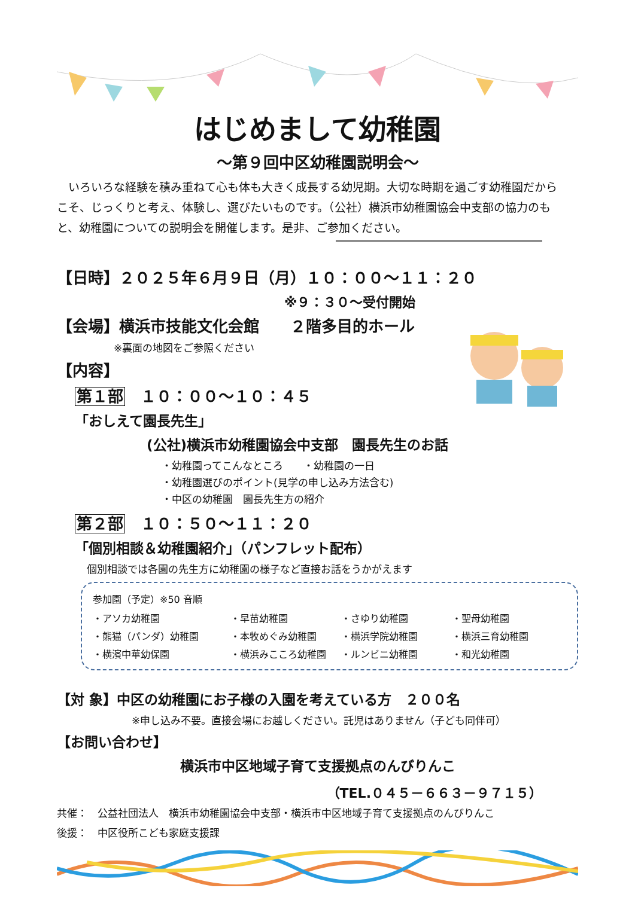はじめまして幼稚園
～第９回中区幼稚園説明会～
　いろいろな経験を積み重ねて心も体も大きく成長する幼児期。大切な時期を過ごす幼稚園だからこそ、じっくりと考え、体験し、選びたいものです。（公社）横浜市幼稚園協会中支部の協力のもと、幼稚園についての説明会を開催します。是非、ご参加ください。
【日時】２０２５年６月９日（月）１０：００～１１：２０
※９：３０～受付開始
【会場】横浜市技能文化会館　　２階多目的ホール
※裏面の地図をご参照ください
【内容】
第１部　１０：００～１０：４５
「おしえて園長先生」
(公社)横浜市幼稚園協会中支部　園長先生のお話
・幼稚園ってこんなところ　　・幼稚園の一日
・幼稚園選びのポイント(見学の申し込み方法含む)
・中区の幼稚園　園長先生方の紹介
第２部　１０：５０～１１：２０
「個別相談＆幼稚園紹介」（パンフレット配布）
個別相談では各園の先生方に幼稚園の様子など直接お話をうかがえます
参加園（予定）※50 音順
・アソカ幼稚園 ・早苗幼稚園 ・さゆり幼稚園 ・聖母幼稚園 ・熊猫（パンダ）幼稚園 ・本牧めぐみ幼稚園 ・横浜学院幼稚園 ・横浜三育幼稚園 ・横濱中華幼保園 ・横浜みこころ幼稚園 ・ルンビニ幼稚園 ・和光幼稚園
【対 象】中区の幼稚園にお子様の入園を考えている方　２００名
※申し込み不要。直接会場にお越しください。託児はありません（子ども同伴可）
【お問い合わせ】
横浜市中区地域子育て支援拠点のんびりんこ
（TEL.０４５－６６３－９７１５）
共催：　公益社団法人　横浜市幼稚園協会中支部・横浜市中区地域子育て支援拠点のんびりんこ
後援：　中区役所こども家庭支援課